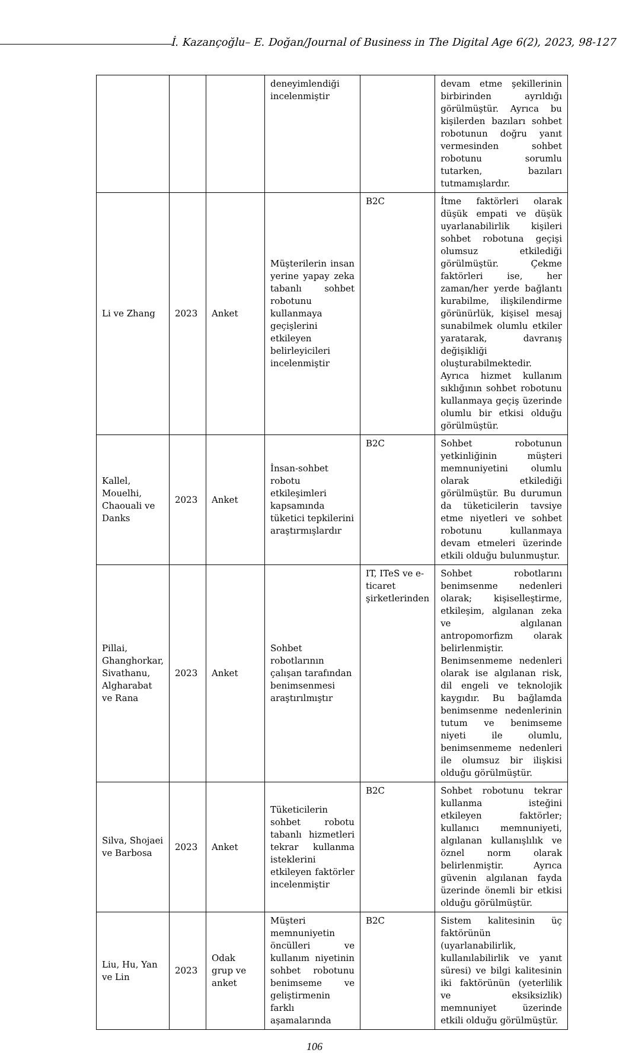İ. Kazançoğlu– E. Doğan/Journal of Business in The Digital Age 6(2), 2023, 98-127
| | | | deneyimlendiği incelenmiştir | | devam etme şekillerinin birbirinden ayrıldığı görülmüştür. Ayrıca bu kişilerden bazıları sohbet robotunun doğru yanıt vermesinden sohbet robotunu sorumlu tutarken, bazıları tutmamışlardır. |
| Li ve Zhang | 2023 | Anket | Müşterilerin insan yerine yapay zeka tabanlı sohbet robotunu kullanmaya geçişlerini etkileyen belirleyicileri incelenmiştir | B2C | İtme faktörleri olarak düşük empati ve düşük uyarlanabilirlik kişileri sohbet robotuna geçişi olumsuz etkilediği görülmüştür. Çekme faktörleri ise, her zaman/her yerde bağlantı kurabilme, ilişkilendirme görünürlük, kişisel mesaj sunabilmek olumlu etkiler yaratarak, davranış değişikliği oluşturabilmektedir. Ayrıca hizmet kullanım sıklığının sohbet robotunu kullanmaya geçiş üzerinde olumlu bir etkisi olduğu görülmüştür. |
| Kallel, Mouelhi, Chaouali ve Danks | 2023 | Anket | İnsan-sohbet robotu etkileşimleri kapsamında tüketici tepkilerini araştırmışlardır | B2C | Sohbet robotunun yetkinliğinin müşteri memnuniyetini olumlu olarak etkilediği görülmüştür. Bu durumun da tüketicilerin tavsiye etme niyetleri ve sohbet robotunu kullanmaya devam etmeleri üzerinde etkili olduğu bulunmuştur. |
| Pillai, Ghanghorkar, Sivathanu, Algharabat ve Rana | 2023 | Anket | Sohbet robotlarının çalışan tarafından benimsenmesi araştırılmıştır | IT, ITeS ve e-ticaret şirketlerinden | Sohbet robotlarını benimsenme nedenleri olarak; kişiselleştirme, etkileşim, algılanan zeka ve algılanan antropomorfizm olarak belirlenmiştir. Benimsenmeme nedenleri olarak ise algılanan risk, dil engeli ve teknolojik kaygıdır. Bu bağlamda benimsenme nedenlerinin tutum ve benimseme niyeti ile olumlu, benimsenmeme nedenleri ile olumsuz bir ilişkisi olduğu görülmüştür. |
| Silva, Shojaei ve Barbosa | 2023 | Anket | Tüketicilerin sohbet robotu tabanlı hizmetleri tekrar kullanma isteklerini etkileyen faktörler incelenmiştir | B2C | Sohbet robotunu tekrar kullanma isteğini etkileyen faktörler; kullanıcı memnuniyeti, algılanan kullanışlılık ve öznel norm olarak belirlenmiştir. Ayrıca güvenin algılanan fayda üzerinde önemli bir etkisi olduğu görülmüştür. |
| Liu, Hu, Yan ve Lin | 2023 | Odak grup ve anket | Müşteri memnuniyetin öncülleri ve kullanım niyetinin sohbet robotunu benimseme ve geliştirmenin farklı aşamalarında | B2C | Sistem kalitesinin üç faktörünün (uyarlanabilirlik, kullanılabilirlik ve yanıt süresi) ve bilgi kalitesinin iki faktörünün (yeterlilik ve eksiksizlik) memnuniyet üzerinde etkili olduğu görülmüştür. |
106